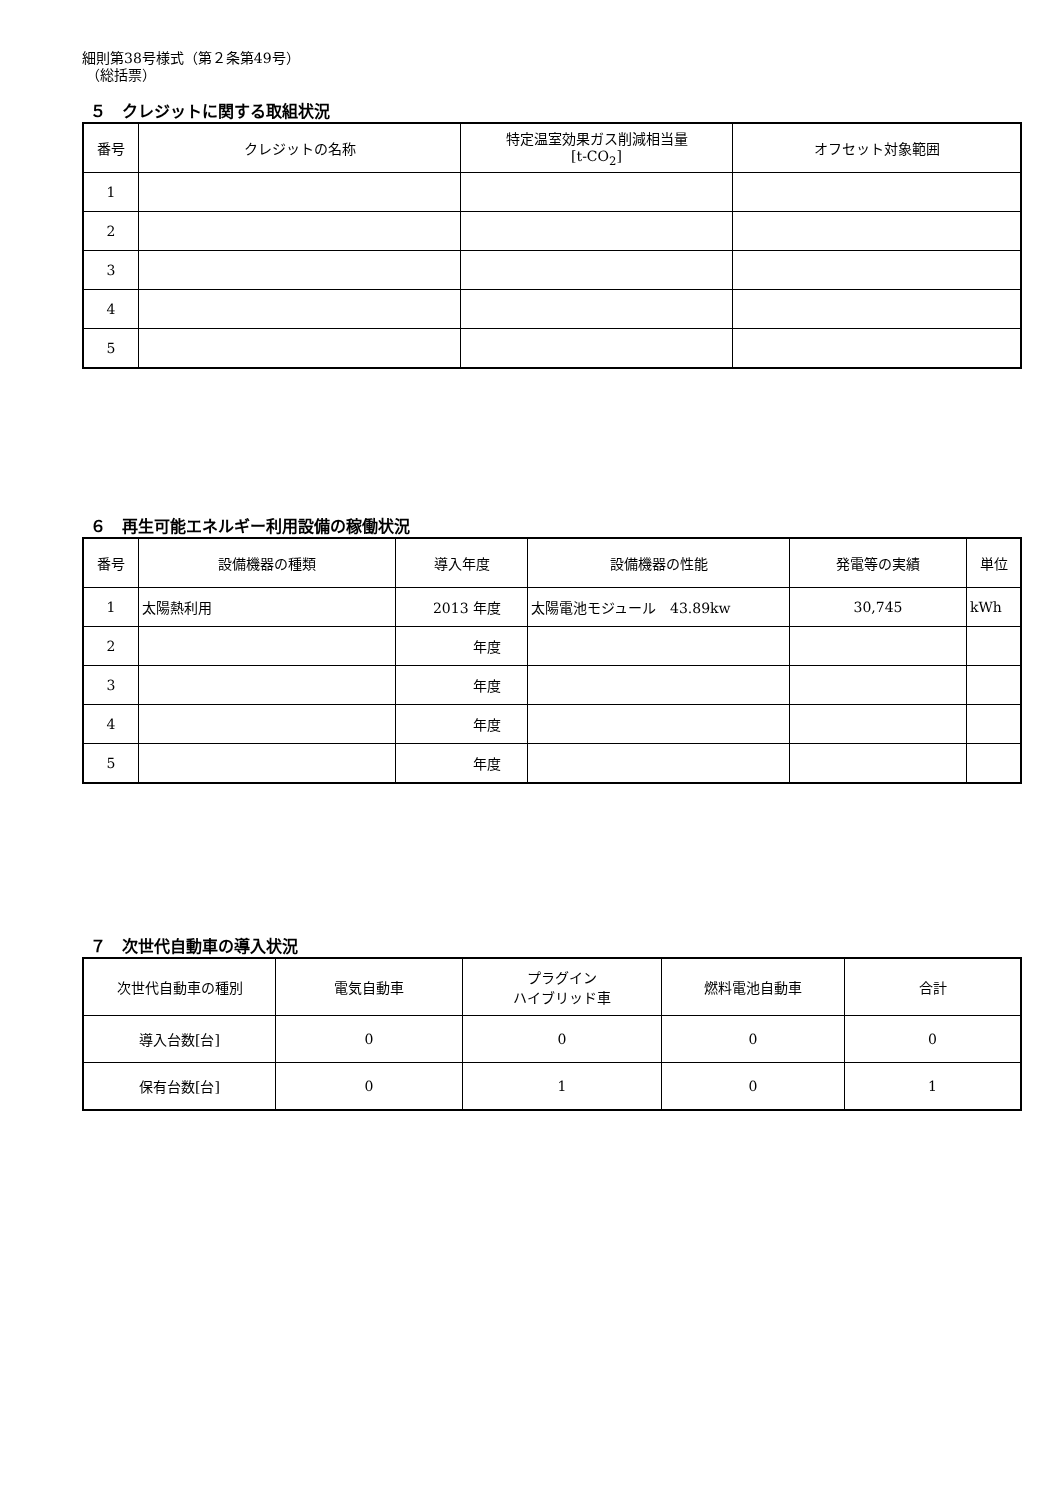細則第38号様式（第２条第49号）
（総括票）
５　クレジットに関する取組状況
| 番号 | クレジットの名称 | 特定温室効果ガス削減相当量 [t-CO<sub>2</sub>] | オフセット対象範囲 |
| --- | --- | --- | --- |
| 1 | | | |
| 2 | | | |
| 3 | | | |
| 4 | | | |
| 5 | | | |
６　再生可能エネルギー利用設備の稼働状況
| 番号 | 設備機器の種類 | 導入年度 | 設備機器の性能 | 発電等の実績 | 単位 |
| --- | --- | --- | --- | --- | --- |
| 1 | 太陽熱利用 | 2013 年度 | 太陽電池モジュール 43.89kw | 30,745 | kWh |
| 2 | | 年度 | | | |
| 3 | | 年度 | | | |
| 4 | | 年度 | | | |
| 5 | | 年度 | | | |
７　次世代自動車の導入状況
| 次世代自動車の種別 | 電気自動車 | プラグイン ハイブリッド車 | 燃料電池自動車 | 合計 |
| --- | --- | --- | --- | --- |
| 導入台数[台] | 0 | 0 | 0 | 0 |
| 保有台数[台] | 0 | 1 | 0 | 1 |